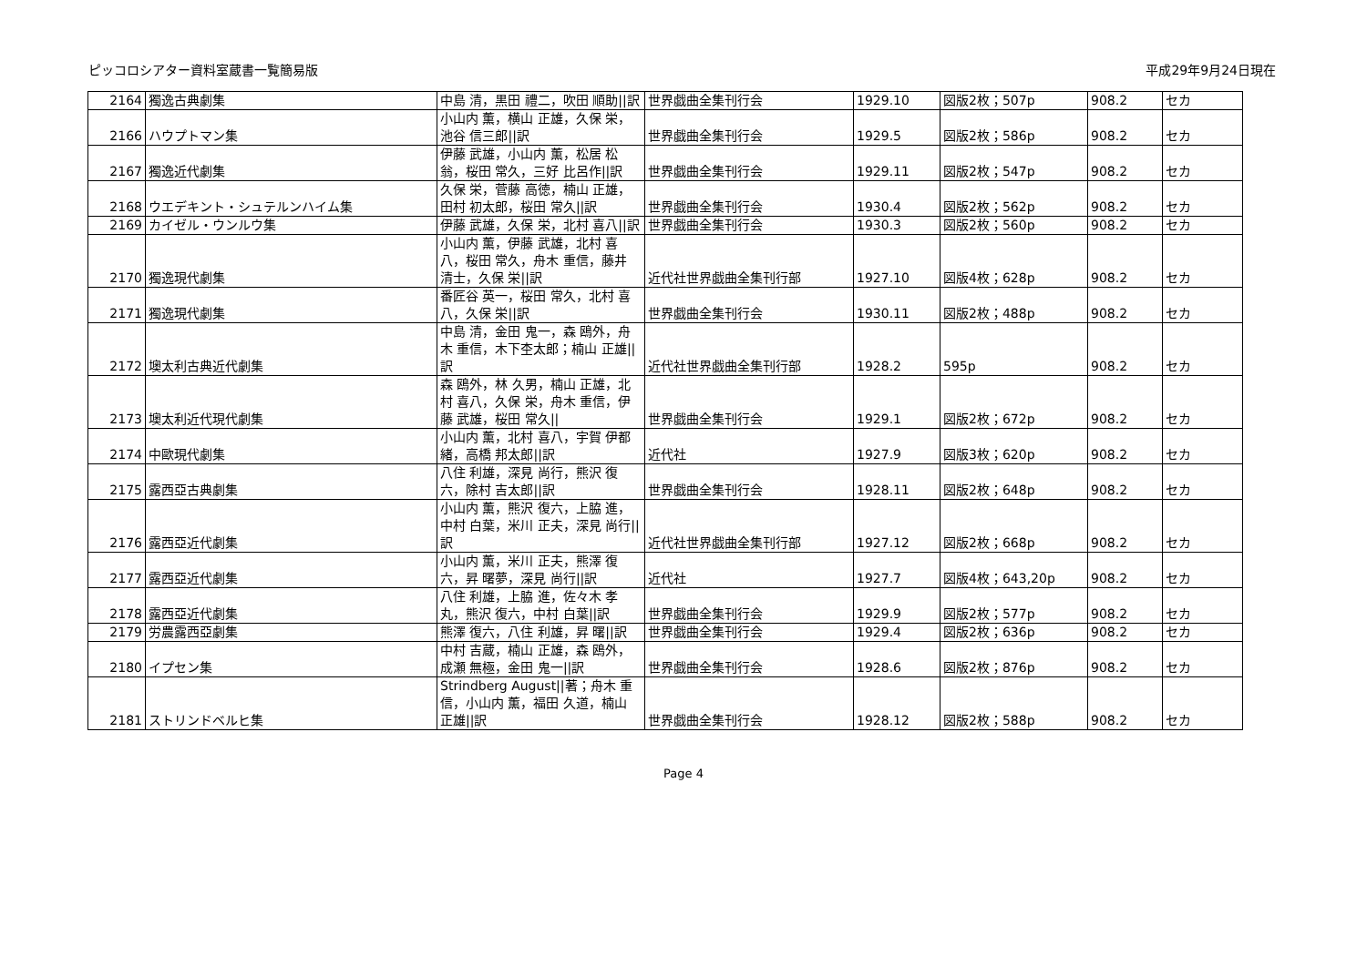ピッコロシアター資料室蔵書一覧簡易版 平成29年9月24日現在
| 2164 | 獨逸古典劇集 | 中島 清，黒田 禮二，吹田 順助//訳 | 世界戯曲全集刊行会 | 1929.10 | 図版2枚；507p | 908.2 | セカ |
| 2166 | ハウプトマン集 | 小山内 薫，横山 正雄，久保 栄，池谷 信三郎//訳 | 世界戯曲全集刊行会 | 1929.5 | 図版2枚；586p | 908.2 | セカ |
| 2167 | 獨逸近代劇集 | 伊藤 武雄，小山内 薫，松居 松翁，桜田 常久，三好 比呂作//訳 | 世界戯曲全集刊行会 | 1929.11 | 図版2枚；547p | 908.2 | セカ |
| 2168 | ウエデキント・シュテルンハイム集 | 久保 栄，菅藤 高徳，楠山 正雄，田村 初太郎，桜田 常久//訳 | 世界戯曲全集刊行会 | 1930.4 | 図版2枚；562p | 908.2 | セカ |
| 2169 | カイゼル・ウンルウ集 | 伊藤 武雄，久保 栄，北村 喜八//訳 | 世界戯曲全集刊行会 | 1930.3 | 図版2枚；560p | 908.2 | セカ |
| 2170 | 獨逸現代劇集 | 小山内 薫，伊藤 武雄，北村 喜八，桜田 常久，舟木 重信，藤井 清士，久保 栄//訳 | 近代社世界戯曲全集刊行部 | 1927.10 | 図版4枚；628p | 908.2 | セカ |
| 2171 | 獨逸現代劇集 | 番匠谷 英一，桜田 常久，北村 喜八，久保 栄//訳 | 世界戯曲全集刊行会 | 1930.11 | 図版2枚；488p | 908.2 | セカ |
| 2172 | 墺太利古典近代劇集 | 中島 清，金田 鬼一，森 鴎外，舟木 重信，木下杢太郎；楠山 正雄//訳 | 近代社世界戯曲全集刊行部 | 1928.2 | 595p | 908.2 | セカ |
| 2173 | 墺太利近代現代劇集 | 森 鴎外，林 久男，楠山 正雄，北村 喜八，久保 栄，舟木 重信，伊藤 武雄，桜田 常久// | 世界戯曲全集刊行会 | 1929.1 | 図版2枚；672p | 908.2 | セカ |
| 2174 | 中歐現代劇集 | 小山内 薫，北村 喜八，宇賀 伊都緒，高橋 邦太郎//訳 | 近代社 | 1927.9 | 図版3枚；620p | 908.2 | セカ |
| 2175 | 露西亞古典劇集 | 八住 利雄，深見 尚行，熊沢 復六，除村 吉太郎//訳 | 世界戯曲全集刊行会 | 1928.11 | 図版2枚；648p | 908.2 | セカ |
| 2176 | 露西亞近代劇集 | 小山内 薫，熊沢 復六，上脇 進，中村 白葉，米川 正夫，深見 尚行//訳 | 近代社世界戯曲全集刊行部 | 1927.12 | 図版2枚；668p | 908.2 | セカ |
| 2177 | 露西亞近代劇集 | 小山内 薫，米川 正夫，熊澤 復六，昇 曙夢，深見 尚行//訳 | 近代社 | 1927.7 | 図版4枚；643,20p | 908.2 | セカ |
| 2178 | 露西亞近代劇集 | 八住 利雄，上脇 進，佐々木 孝丸，熊沢 復六，中村 白葉//訳 | 世界戯曲全集刊行会 | 1929.9 | 図版2枚；577p | 908.2 | セカ |
| 2179 | 労農露西亞劇集 | 熊澤 復六，八住 利雄，昇 曙//訳 | 世界戯曲全集刊行会 | 1929.4 | 図版2枚；636p | 908.2 | セカ |
| 2180 | イプセン集 | 中村 吉蔵，楠山 正雄，森 鴎外，成瀬 無極，金田 鬼一//訳 | 世界戯曲全集刊行会 | 1928.6 | 図版2枚；876p | 908.2 | セカ |
| 2181 | ストリンドベルヒ集 | Strindberg August//著；舟木 重信，小山内 薫，福田 久道，楠山 正雄//訳 | 世界戯曲全集刊行会 | 1928.12 | 図版2枚；588p | 908.2 | セカ |
Page 4